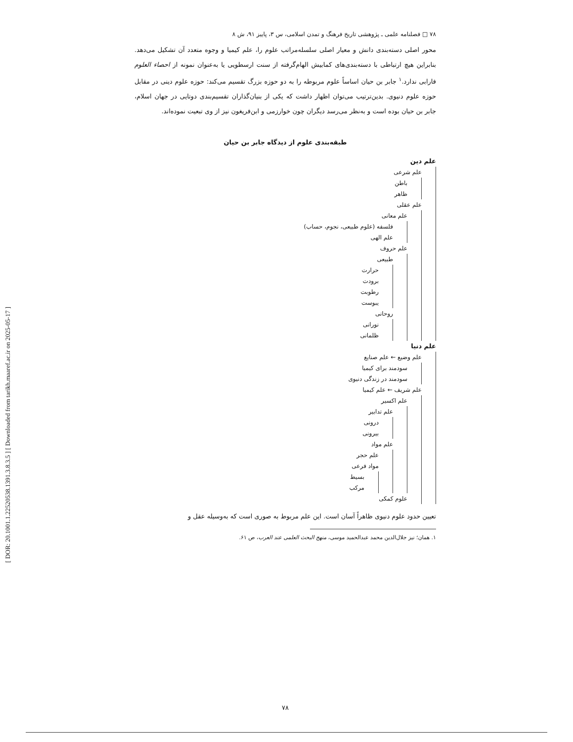[ DOR: 20.1001.1.22520538.1391.3.8.3.5 ] [ Downloaded from tarikh.maaref.ac.ir on 2025-05-17 ]
۷۸ □ فصلنامه علمی ـ پژوهشی تاریخ فرهنگ و تمدن اسلامی، س ۳، پاییز ۹۱، ش ۸
محور اصلی دسته‌بندی دانش و معیار اصلی سلسله‌مراتب علوم را، علم کیمیا و وجوه متعدد آن تشکیل می‌دهد. بنابراین هیچ ارتباطی با دسته‌بندی‌های کمابیش الهام‌گرفته از سنت ارسطویی یا به‌عنوان نمونه از احصاء العلوم فارابی ندارد.<sup>۱</sup> جابر بن حیان اساساً علوم مربوطه را به دو حوزه بزرگ تقسیم می‌کند: حوزه علوم دینی در مقابل حوزه علوم دنیوی. بدین‌ترتیب می‌توان اظهار داشت که یکی از بنیان‌گذاران تقسیم‌بندی دوتایی در جهان اسلام، جابر بن حیان بوده است و به‌نظر می‌رسد دیگران چون خوارزمی و ابن‌فریغون نیز از وی تبعیت نموده‌اند.
طبقه‌بندی علوم از دیدگاه جابر بن حیان
علم دین
علم شرعی
باطن
ظاهر
علم عقلی
علم معانی
فلسفه (علوم طبیعی، نجوم، حساب)
علم الهی
علم حروف
طبیعی
حرارت
برودت
رطوبت
یبوست
روحانی
نورانی
ظلمانی
علم دنیا
علم وضیع ← علم صنایع
سودمند برای کیمیا
سودمند در زندگی دنیوی
علم شریف ← علم کیمیا
علم اکسیر
علم تدابیر
درونی
بیرونی
علم مواد
علم حجر
مواد فرعی
بسیط
مرکب
علوم کمکی
تعیین حدود علوم دنیوی ظاهراً آسان است. این علم مربوط به صوری است که به‌وسیله عقل و
۱. همان؛ نیز جلال‌الدین محمد عبدالحمید موسی، منهج البحث العلمی عند العرب، ص ۶۱.
۷۸